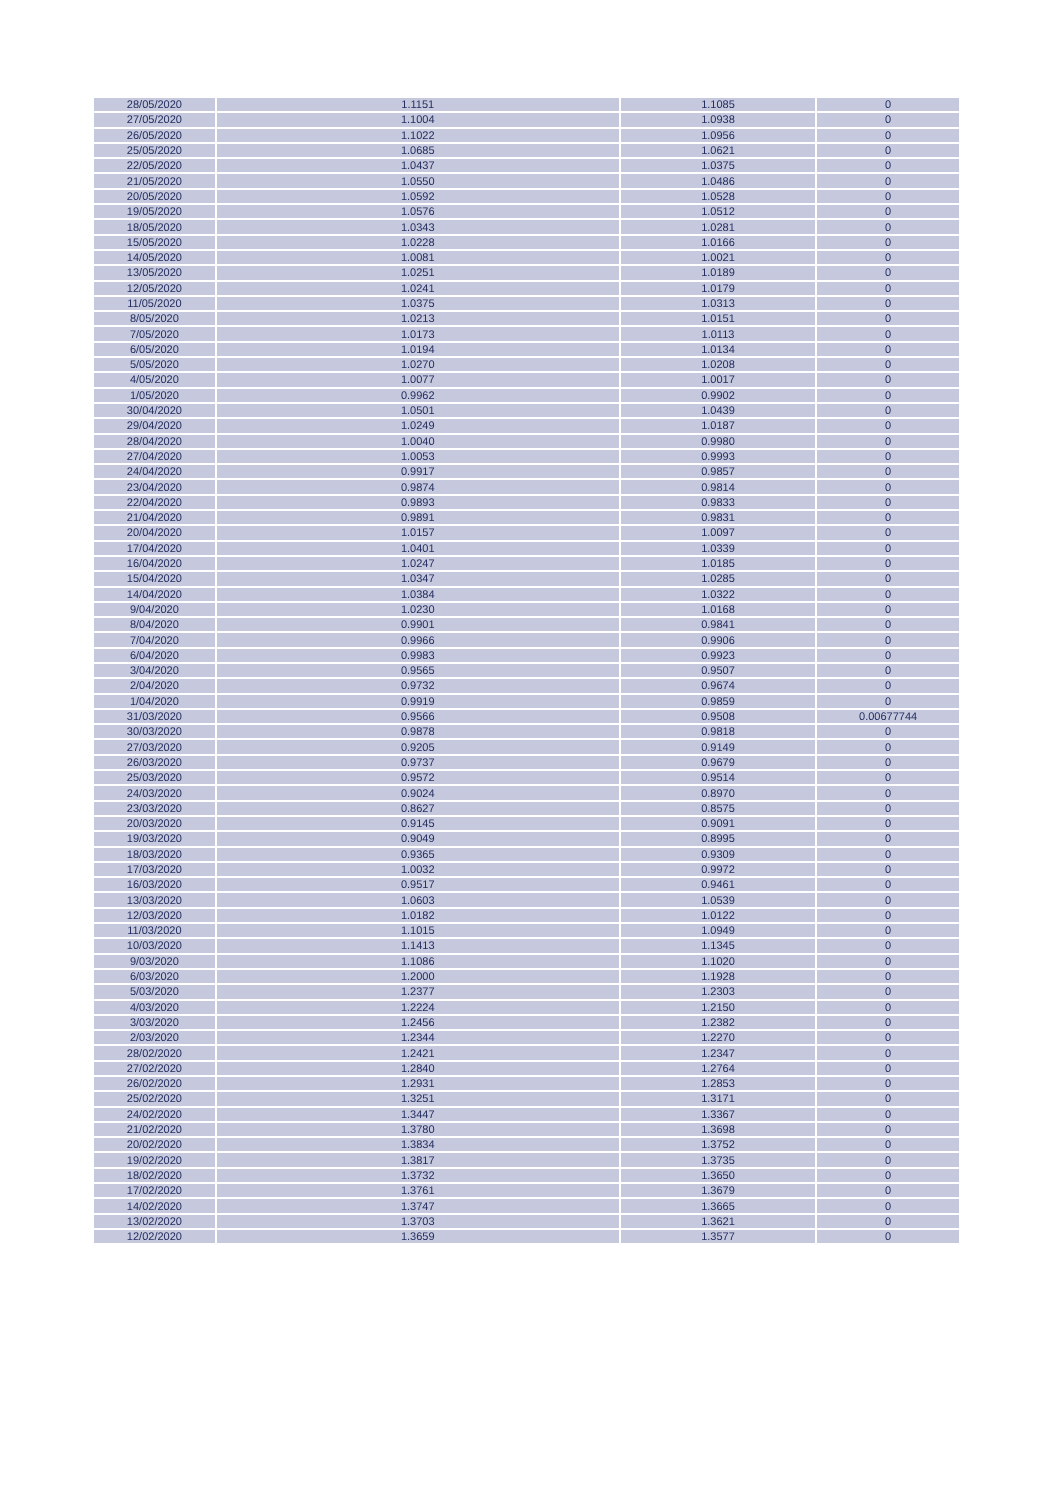| 28/05/2020 | 1.1151 | 1.1085 | 0 |
| 27/05/2020 | 1.1004 | 1.0938 | 0 |
| 26/05/2020 | 1.1022 | 1.0956 | 0 |
| 25/05/2020 | 1.0685 | 1.0621 | 0 |
| 22/05/2020 | 1.0437 | 1.0375 | 0 |
| 21/05/2020 | 1.0550 | 1.0486 | 0 |
| 20/05/2020 | 1.0592 | 1.0528 | 0 |
| 19/05/2020 | 1.0576 | 1.0512 | 0 |
| 18/05/2020 | 1.0343 | 1.0281 | 0 |
| 15/05/2020 | 1.0228 | 1.0166 | 0 |
| 14/05/2020 | 1.0081 | 1.0021 | 0 |
| 13/05/2020 | 1.0251 | 1.0189 | 0 |
| 12/05/2020 | 1.0241 | 1.0179 | 0 |
| 11/05/2020 | 1.0375 | 1.0313 | 0 |
| 8/05/2020 | 1.0213 | 1.0151 | 0 |
| 7/05/2020 | 1.0173 | 1.0113 | 0 |
| 6/05/2020 | 1.0194 | 1.0134 | 0 |
| 5/05/2020 | 1.0270 | 1.0208 | 0 |
| 4/05/2020 | 1.0077 | 1.0017 | 0 |
| 1/05/2020 | 0.9962 | 0.9902 | 0 |
| 30/04/2020 | 1.0501 | 1.0439 | 0 |
| 29/04/2020 | 1.0249 | 1.0187 | 0 |
| 28/04/2020 | 1.0040 | 0.9980 | 0 |
| 27/04/2020 | 1.0053 | 0.9993 | 0 |
| 24/04/2020 | 0.9917 | 0.9857 | 0 |
| 23/04/2020 | 0.9874 | 0.9814 | 0 |
| 22/04/2020 | 0.9893 | 0.9833 | 0 |
| 21/04/2020 | 0.9891 | 0.9831 | 0 |
| 20/04/2020 | 1.0157 | 1.0097 | 0 |
| 17/04/2020 | 1.0401 | 1.0339 | 0 |
| 16/04/2020 | 1.0247 | 1.0185 | 0 |
| 15/04/2020 | 1.0347 | 1.0285 | 0 |
| 14/04/2020 | 1.0384 | 1.0322 | 0 |
| 9/04/2020 | 1.0230 | 1.0168 | 0 |
| 8/04/2020 | 0.9901 | 0.9841 | 0 |
| 7/04/2020 | 0.9966 | 0.9906 | 0 |
| 6/04/2020 | 0.9983 | 0.9923 | 0 |
| 3/04/2020 | 0.9565 | 0.9507 | 0 |
| 2/04/2020 | 0.9732 | 0.9674 | 0 |
| 1/04/2020 | 0.9919 | 0.9859 | 0 |
| 31/03/2020 | 0.9566 | 0.9508 | 0.00677744 |
| 30/03/2020 | 0.9878 | 0.9818 | 0 |
| 27/03/2020 | 0.9205 | 0.9149 | 0 |
| 26/03/2020 | 0.9737 | 0.9679 | 0 |
| 25/03/2020 | 0.9572 | 0.9514 | 0 |
| 24/03/2020 | 0.9024 | 0.8970 | 0 |
| 23/03/2020 | 0.8627 | 0.8575 | 0 |
| 20/03/2020 | 0.9145 | 0.9091 | 0 |
| 19/03/2020 | 0.9049 | 0.8995 | 0 |
| 18/03/2020 | 0.9365 | 0.9309 | 0 |
| 17/03/2020 | 1.0032 | 0.9972 | 0 |
| 16/03/2020 | 0.9517 | 0.9461 | 0 |
| 13/03/2020 | 1.0603 | 1.0539 | 0 |
| 12/03/2020 | 1.0182 | 1.0122 | 0 |
| 11/03/2020 | 1.1015 | 1.0949 | 0 |
| 10/03/2020 | 1.1413 | 1.1345 | 0 |
| 9/03/2020 | 1.1086 | 1.1020 | 0 |
| 6/03/2020 | 1.2000 | 1.1928 | 0 |
| 5/03/2020 | 1.2377 | 1.2303 | 0 |
| 4/03/2020 | 1.2224 | 1.2150 | 0 |
| 3/03/2020 | 1.2456 | 1.2382 | 0 |
| 2/03/2020 | 1.2344 | 1.2270 | 0 |
| 28/02/2020 | 1.2421 | 1.2347 | 0 |
| 27/02/2020 | 1.2840 | 1.2764 | 0 |
| 26/02/2020 | 1.2931 | 1.2853 | 0 |
| 25/02/2020 | 1.3251 | 1.3171 | 0 |
| 24/02/2020 | 1.3447 | 1.3367 | 0 |
| 21/02/2020 | 1.3780 | 1.3698 | 0 |
| 20/02/2020 | 1.3834 | 1.3752 | 0 |
| 19/02/2020 | 1.3817 | 1.3735 | 0 |
| 18/02/2020 | 1.3732 | 1.3650 | 0 |
| 17/02/2020 | 1.3761 | 1.3679 | 0 |
| 14/02/2020 | 1.3747 | 1.3665 | 0 |
| 13/02/2020 | 1.3703 | 1.3621 | 0 |
| 12/02/2020 | 1.3659 | 1.3577 | 0 |